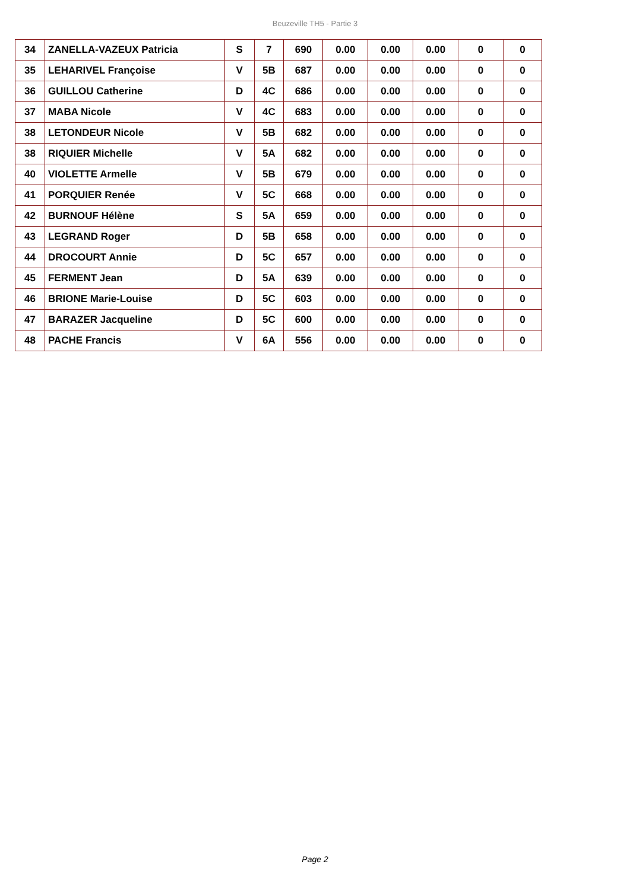Beuzeville TH5 - Partie 3
| 34 | ZANELLA-VAZEUX Patricia | S | 7 | 690 | 0.00 | 0.00 | 0.00 | 0 | 0 |
| 35 | LEHARIVEL Françoise | V | 5B | 687 | 0.00 | 0.00 | 0.00 | 0 | 0 |
| 36 | GUILLOU Catherine | D | 4C | 686 | 0.00 | 0.00 | 0.00 | 0 | 0 |
| 37 | MABA Nicole | V | 4C | 683 | 0.00 | 0.00 | 0.00 | 0 | 0 |
| 38 | LETONDEUR Nicole | V | 5B | 682 | 0.00 | 0.00 | 0.00 | 0 | 0 |
| 38 | RIQUIER Michelle | V | 5A | 682 | 0.00 | 0.00 | 0.00 | 0 | 0 |
| 40 | VIOLETTE Armelle | V | 5B | 679 | 0.00 | 0.00 | 0.00 | 0 | 0 |
| 41 | PORQUIER Renée | V | 5C | 668 | 0.00 | 0.00 | 0.00 | 0 | 0 |
| 42 | BURNOUF Hélène | S | 5A | 659 | 0.00 | 0.00 | 0.00 | 0 | 0 |
| 43 | LEGRAND Roger | D | 5B | 658 | 0.00 | 0.00 | 0.00 | 0 | 0 |
| 44 | DROCOURT Annie | D | 5C | 657 | 0.00 | 0.00 | 0.00 | 0 | 0 |
| 45 | FERMENT Jean | D | 5A | 639 | 0.00 | 0.00 | 0.00 | 0 | 0 |
| 46 | BRIONE Marie-Louise | D | 5C | 603 | 0.00 | 0.00 | 0.00 | 0 | 0 |
| 47 | BARAZER Jacqueline | D | 5C | 600 | 0.00 | 0.00 | 0.00 | 0 | 0 |
| 48 | PACHE Francis | V | 6A | 556 | 0.00 | 0.00 | 0.00 | 0 | 0 |
Page 2